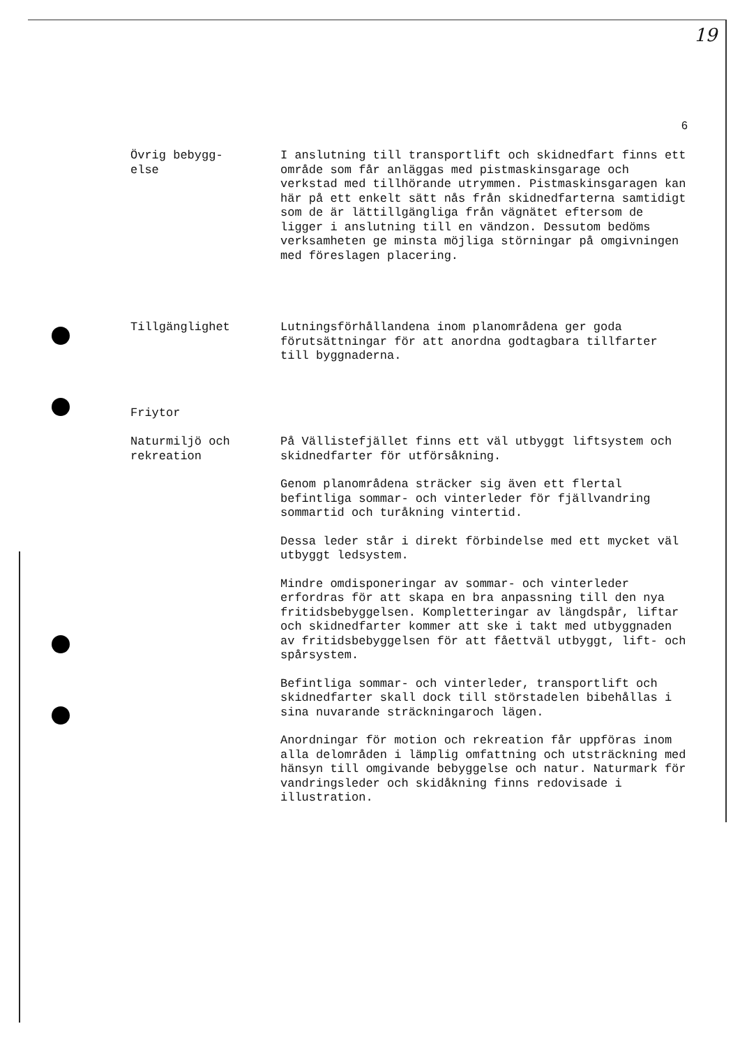19
6
Övrig bebygg-
else
I anslutning till transportlift och skidnedfart finns ett område som får anläggas med pistmaskinsgarage och verkstad med tillhörande utrymmen. Pistmaskinsgaragen kan här på ett enkelt sätt nås från skidnedfarterna samtidigt som de är lättillgängliga från vägnätet eftersom de ligger i anslutning till en vändzon. Dessutom bedöms verksamheten ge minsta möjliga störningar på omgivningen med föreslagen placering.
Tillgänglighet Lutningsförhållandena inom planområdena ger goda förutsättningar för att anordna godtagbara tillfarter till byggnaderna.
Friytor
Naturmiljö och
rekreation
På Vällistefjället finns ett väl utbyggt liftsystem och skidnedfarter för utförsåkning.
Genom planområdena sträcker sig även ett flertal befintliga sommar- och vinterleder för fjällvandring sommartid och turåkning vintertid.
Dessa leder står i direkt förbindelse med ett mycket väl utbyggt ledsystem.
Mindre omdisponeringar av sommar- och vinterleder erfordras för att skapa en bra anpassning till den nya fritidsbebyggelsen. Kompletteringar av längdspår, liftar och skidnedfarter kommer att ske i takt med utbyggnaden av fritidsbebyggelsen för att fåettväl utbyggt, lift- och spårsystem.
Befintliga sommar- och vinterleder, transportlift och skidnedfarter skall dock till störstadelen bibehållas i sina nuvarande sträckningaroch lägen.
Anordningar för motion och rekreation får uppföras inom alla delområden i lämplig omfattning och utsträckning med hänsyn till omgivande bebyggelse och natur. Naturmark för vandringsleder och skidåkning finns redovisade i illustration.